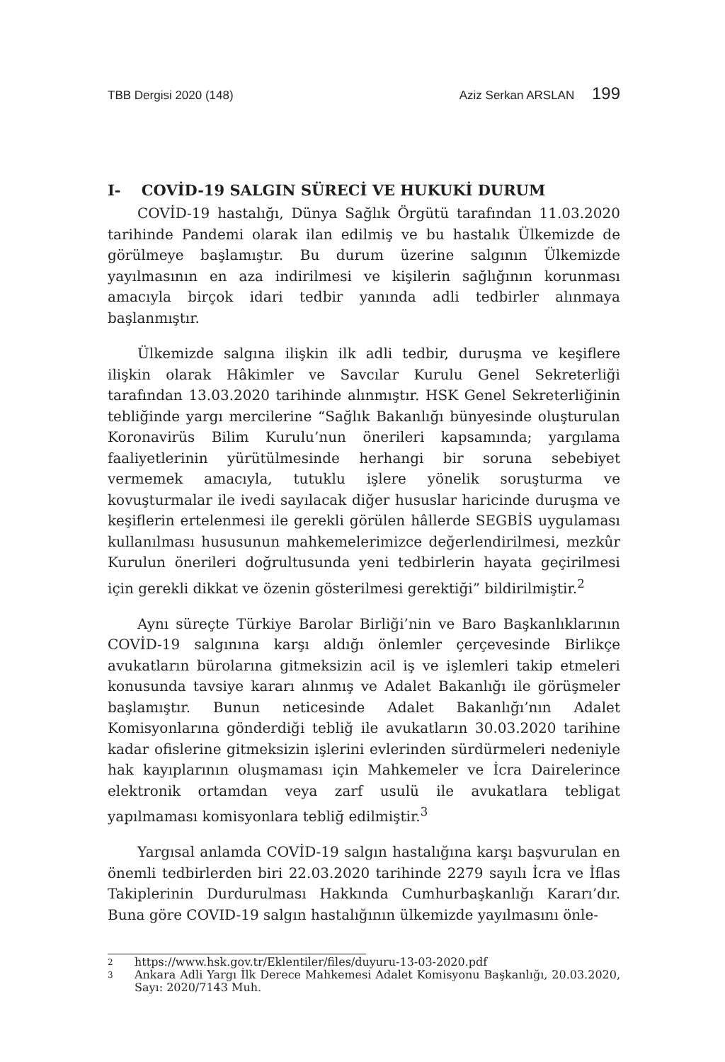TBB Dergisi 2020 (148) Aziz Serkan ARSLAN 199
I- COVİD-19 SALGIN SÜRECİ VE HUKUKİ DURUM
COVİD-19 hastalığı, Dünya Sağlık Örgütü tarafından 11.03.2020 tarihinde Pandemi olarak ilan edilmiş ve bu hastalık Ülkemizde de görülmeye başlamıştır. Bu durum üzerine salgının Ülkemizde yayılmasının en aza indirilmesi ve kişilerin sağlığının korunması amacıyla birçok idari tedbir yanında adli tedbirler alınmaya başlanmıştır.
Ülkemizde salgına ilişkin ilk adli tedbir, duruşma ve keşiflere ilişkin olarak Hâkimler ve Savcılar Kurulu Genel Sekreterliği tarafından 13.03.2020 tarihinde alınmıştır. HSK Genel Sekreterliğinin tebliğinde yargı mercilerine “Sağlık Bakanlığı bünyesinde oluşturulan Koronavirüs Bilim Kurulu’nun önerileri kapsamında; yargılama faaliyetlerinin yürütülmesinde herhangi bir soruna sebebiyet vermemek amacıyla, tutuklu işlere yönelik soruşturma ve kovuşturmalar ile ivedi sayılacak diğer hususlar haricinde duruşma ve keşiflerin ertelenmesi ile gerekli görülen hâllerde SEGBİS uygulaması kullanılması hususunun mahkemelerimizce değerlendirilmesi, mezkûr Kurulun önerileri doğrultusunda yeni tedbirlerin hayata geçirilmesi için gerekli dikkat ve özenin gösterilmesi gerektiği” bildirilmiştir.<sup>2</sup>
Aynı süreçte Türkiye Barolar Birliği’nin ve Baro Başkanlıklarının COVİD-19 salgınına karşı aldığı önlemler çerçevesinde Birlikçe avukatların bürolarına gitmeksizin acil iş ve işlemleri takip etmeleri konusunda tavsiye kararı alınmış ve Adalet Bakanlığı ile görüşmeler başlamıştır. Bunun neticesinde Adalet Bakanlığı’nın Adalet Komisyonlarına gönderdiği tebliğ ile avukatların 30.03.2020 tarihine kadar ofislerine gitmeksizin işlerini evlerinden sürdürmeleri nedeniyle hak kayıplarının oluşmaması için Mahkemeler ve İcra Dairelerince elektronik ortamdan veya zarf usulü ile avukatlara tebligat yapılmaması komisyonlara tebliğ edilmiştir.<sup>3</sup>
Yargısal anlamda COVİD-19 salgın hastalığına karşı başvurulan en önemli tedbirlerden biri 22.03.2020 tarihinde 2279 sayılı İcra ve İflas Takiplerinin Durdurulması Hakkında Cumhurbaşkanlığı Kararı’dır. Buna göre COVID-19 salgın hastalığının ülkemizde yayılmasını önle-
2 https://www.hsk.gov.tr/Eklentiler/files/duyuru-13-03-2020.pdf
3 Ankara Adli Yargı İlk Derece Mahkemesi Adalet Komisyonu Başkanlığı, 20.03.2020, Sayı: 2020/7143 Muh.